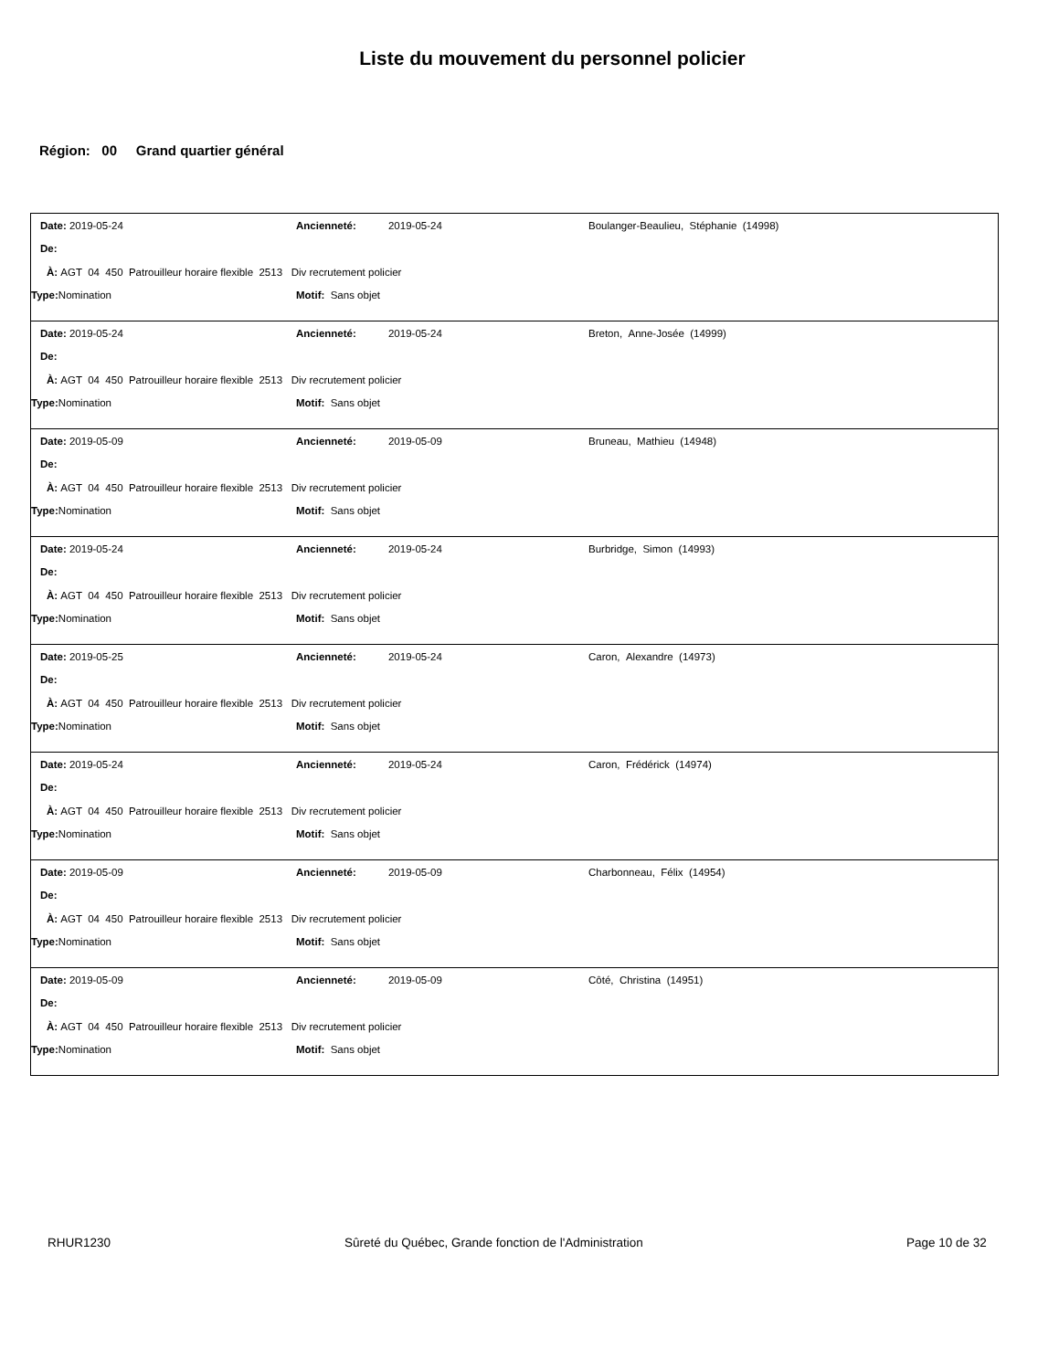Liste du mouvement du personnel policier
Région: 00 Grand quartier général
Date: 2019-05-24 Ancienneté: 2019-05-24 Boulanger-Beaulieu, Stéphanie (14998)
De:
À: AGT 04 450 Patrouilleur horaire flexible 2513 Div recrutement policier
Type: Nomination Motif: Sans objet
Date: 2019-05-24 Ancienneté: 2019-05-24 Breton, Anne-Josée (14999)
De:
À: AGT 04 450 Patrouilleur horaire flexible 2513 Div recrutement policier
Type: Nomination Motif: Sans objet
Date: 2019-05-09 Ancienneté: 2019-05-09 Bruneau, Mathieu (14948)
De:
À: AGT 04 450 Patrouilleur horaire flexible 2513 Div recrutement policier
Type: Nomination Motif: Sans objet
Date: 2019-05-24 Ancienneté: 2019-05-24 Burbridge, Simon (14993)
De:
À: AGT 04 450 Patrouilleur horaire flexible 2513 Div recrutement policier
Type: Nomination Motif: Sans objet
Date: 2019-05-25 Ancienneté: 2019-05-24 Caron, Alexandre (14973)
De:
À: AGT 04 450 Patrouilleur horaire flexible 2513 Div recrutement policier
Type: Nomination Motif: Sans objet
Date: 2019-05-24 Ancienneté: 2019-05-24 Caron, Frédérick (14974)
De:
À: AGT 04 450 Patrouilleur horaire flexible 2513 Div recrutement policier
Type: Nomination Motif: Sans objet
Date: 2019-05-09 Ancienneté: 2019-05-09 Charbonneau, Félix (14954)
De:
À: AGT 04 450 Patrouilleur horaire flexible 2513 Div recrutement policier
Type: Nomination Motif: Sans objet
Date: 2019-05-09 Ancienneté: 2019-05-09 Côté, Christina (14951)
De:
À: AGT 04 450 Patrouilleur horaire flexible 2513 Div recrutement policier
Type: Nomination Motif: Sans objet
RHUR1230 Sûreté du Québec, Grande fonction de l'Administration Page 10 de 32